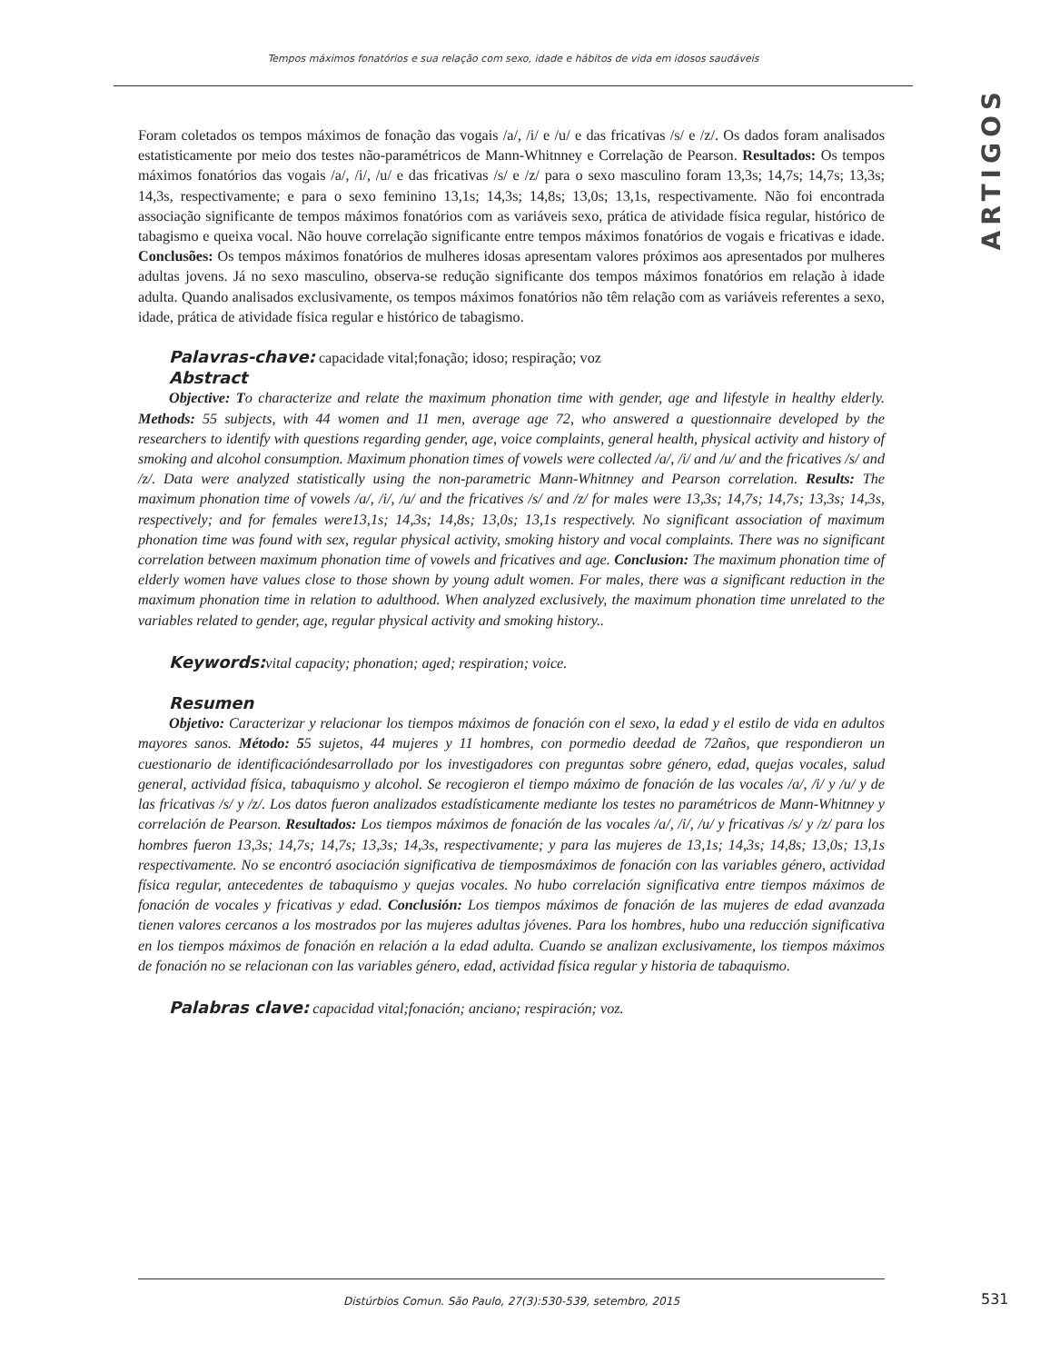Tempos máximos fonatórios e sua relação com sexo, idade e hábitos de vida em idosos saudáveis
ARTIGOS
Foram coletados os tempos máximos de fonação das vogais /a/, /i/ e /u/ e das fricativas /s/ e /z/. Os dados foram analisados estatisticamente por meio dos testes não-paramétricos de Mann-Whitnney e Correlação de Pearson. Resultados: Os tempos máximos fonatórios das vogais /a/, /i/, /u/ e das fricativas /s/ e /z/ para o sexo masculino foram 13,3s; 14,7s; 14,7s; 13,3s; 14,3s, respectivamente; e para o sexo feminino 13,1s; 14,3s; 14,8s; 13,0s; 13,1s, respectivamente. Não foi encontrada associação significante de tempos máximos fonatórios com as variáveis sexo, prática de atividade física regular, histórico de tabagismo e queixa vocal. Não houve correlação significante entre tempos máximos fonatórios de vogais e fricativas e idade. Conclusões: Os tempos máximos fonatórios de mulheres idosas apresentam valores próximos aos apresentados por mulheres adultas jovens. Já no sexo masculino, observa-se redução significante dos tempos máximos fonatórios em relação à idade adulta. Quando analisados exclusivamente, os tempos máximos fonatórios não têm relação com as variáveis referentes a sexo, idade, prática de atividade física regular e histórico de tabagismo.
Palavras-chave: capacidade vital;fonação; idoso; respiração; voz
Abstract
Objective: To characterize and relate the maximum phonation time with gender, age and lifestyle in healthy elderly. Methods: 55 subjects, with 44 women and 11 men, average age 72, who answered a questionnaire developed by the researchers to identify with questions regarding gender, age, voice complaints, general health, physical activity and history of smoking and alcohol consumption. Maximum phonation times of vowels were collected /a/, /i/ and /u/ and the fricatives /s/ and /z/. Data were analyzed statistically using the non-parametric Mann-Whitnney and Pearson correlation. Results: The maximum phonation time of vowels /a/, /i/, /u/ and the fricatives /s/ and /z/ for males were 13,3s; 14,7s; 14,7s; 13,3s; 14,3s, respectively; and for females were13,1s; 14,3s; 14,8s; 13,0s; 13,1s respectively. No significant association of maximum phonation time was found with sex, regular physical activity, smoking history and vocal complaints. There was no significant correlation between maximum phonation time of vowels and fricatives and age. Conclusion: The maximum phonation time of elderly women have values close to those shown by young adult women. For males, there was a significant reduction in the maximum phonation time in relation to adulthood. When analyzed exclusively, the maximum phonation time unrelated to the variables related to gender, age, regular physical activity and smoking history..
Keywords: vital capacity; phonation; aged; respiration; voice.
Resumen
Objetivo: Caracterizar y relacionar los tiempos máximos de fonación con el sexo, la edad y el estilo de vida en adultos mayores sanos. Método: 55 sujetos, 44 mujeres y 11 hombres, con pormedio deedad de 72años, que respondieron un cuestionario de identificacióndesarrollado por los investigadores con preguntas sobre género, edad, quejas vocales, salud general, actividad física, tabaquismo y alcohol. Se recogieron el tiempo máximo de fonación de las vocales /a/, /i/ y /u/ y de las fricativas /s/ y /z/. Los datos fueron analizados estadísticamente mediante los testes no paramétricos de Mann-Whitnney y correlación de Pearson. Resultados: Los tiempos máximos de fonación de las vocales /a/, /i/, /u/ y fricativas /s/ y /z/ para los hombres fueron 13,3s; 14,7s; 14,7s; 13,3s; 14,3s, respectivamente; y para las mujeres de 13,1s; 14,3s; 14,8s; 13,0s; 13,1s respectivamente. No se encontró asociación significativa de tiemposmáximos de fonación con las variables género, actividad física regular, antecedentes de tabaquismo y quejas vocales. No hubo correlación significativa entre tiempos máximos de fonación de vocales y fricativas y edad. Conclusión: Los tiempos máximos de fonación de las mujeres de edad avanzada tienen valores cercanos a los mostrados por las mujeres adultas jóvenes. Para los hombres, hubo una reducción significativa en los tiempos máximos de fonación en relación a la edad adulta. Cuando se analizan exclusivamente, los tiempos máximos de fonación no se relacionan con las variables género, edad, actividad física regular y historia de tabaquismo.
Palabras clave: capacidad vital;fonación; anciano; respiración; voz.
Distúrbios Comun. São Paulo, 27(3):530-539, setembro, 2015 531